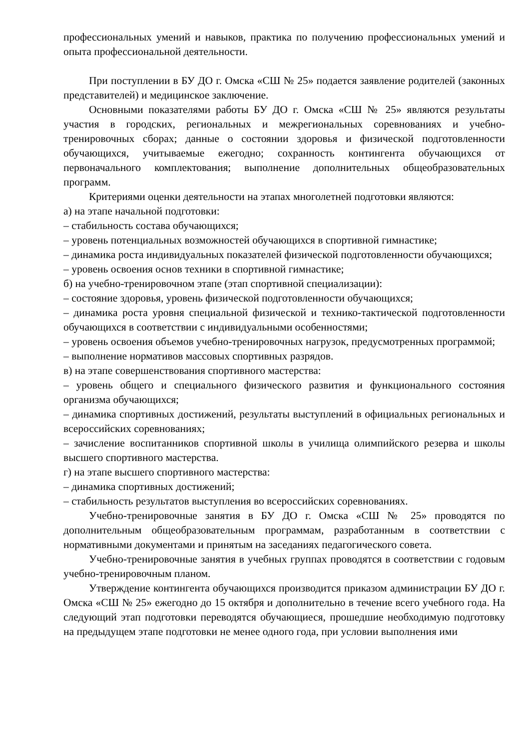профессиональных умений и навыков, практика по получению профессиональных умений и опыта профессиональной деятельности.
При поступлении в БУ ДО г. Омска «СШ № 25» подается заявление родителей (законных представителей) и медицинское заключение.
Основными показателями работы БУ ДО г. Омска «СШ № 25» являются результаты участия в городских, региональных и межрегиональных соревнованиях и учебно-тренировочных сборах; данные о состоянии здоровья и физической подготовленности обучающихся, учитываемые ежегодно; сохранность контингента обучающихся от первоначального комплектования; выполнение дополнительных общеобразовательных программ.
Критериями оценки деятельности на этапах многолетней подготовки являются:
а) на этапе начальной подготовки:
– стабильность состава обучающихся;
– уровень потенциальных возможностей обучающихся в спортивной гимнастике;
– динамика роста индивидуальных показателей физической подготовленности обучающихся;
– уровень освоения основ техники в спортивной гимнастике;
б) на учебно-тренировочном этапе (этап спортивной специализации):
– состояние здоровья, уровень физической подготовленности обучающихся;
– динамика роста уровня специальной физической и технико-тактической подготовленности обучающихся в соответствии с индивидуальными особенностями;
– уровень освоения объемов учебно-тренировочных нагрузок, предусмотренных программой;
– выполнение нормативов массовых спортивных разрядов.
в) на этапе совершенствования спортивного мастерства:
– уровень общего и специального физического развития и функционального состояния организма обучающихся;
– динамика спортивных достижений, результаты выступлений в официальных региональных и всероссийских соревнованиях;
– зачисление воспитанников спортивной школы в училища олимпийского резерва и школы высшего спортивного мастерства.
г) на этапе высшего спортивного мастерства:
– динамика спортивных достижений;
– стабильность результатов выступления во всероссийских соревнованиях.
Учебно-тренировочные занятия в БУ ДО г. Омска «СШ № 25» проводятся по дополнительным общеобразовательным программам, разработанным в соответствии с нормативными документами и принятым на заседаниях педагогического совета.
Учебно-тренировочные занятия в учебных группах проводятся в соответствии с годовым учебно-тренировочным планом.
Утверждение контингента обучающихся производится приказом администрации БУ ДО г. Омска «СШ № 25» ежегодно до 15 октября и дополнительно в течение всего учебного года. На следующий этап подготовки переводятся обучающиеся, прошедшие необходимую подготовку на предыдущем этапе подготовки не менее одного года, при условии выполнения ими